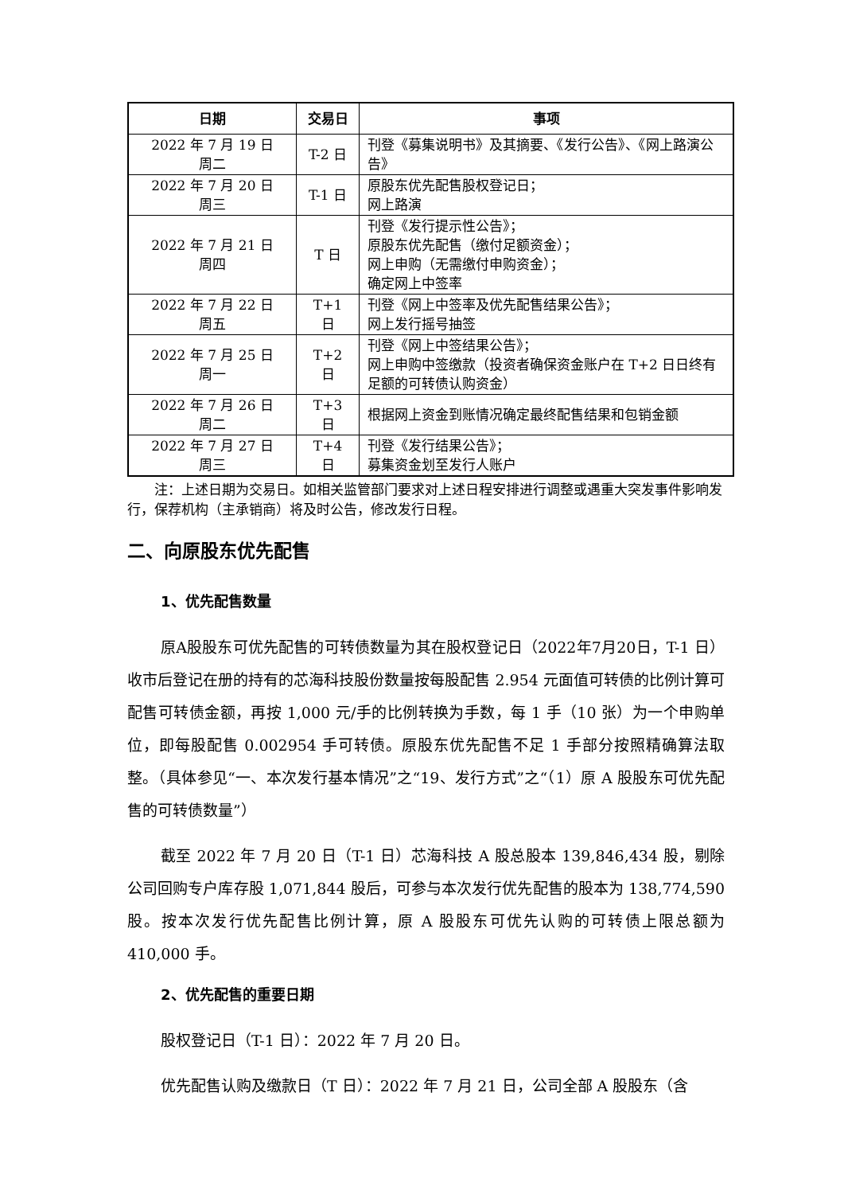| 日期 | 交易日 | 事项 |
| --- | --- | --- |
| 2022 年 7 月 19 日 周二 | T-2 日 | 刊登《募集说明书》及其摘要、《发行公告》、《网上路演公告》 |
| 2022 年 7 月 20 日 周三 | T-1 日 | 原股东优先配售股权登记日； 网上路演 |
| 2022 年 7 月 21 日 周四 | T 日 | 刊登《发行提示性公告》； 原股东优先配售（缴付足额资金）； 网上申购（无需缴付申购资金）； 确定网上中签率 |
| 2022 年 7 月 22 日 周五 | T+1 日 | 刊登《网上中签率及优先配售结果公告》； 网上发行摇号抽签 |
| 2022 年 7 月 25 日 周一 | T+2 日 | 刊登《网上中签结果公告》； 网上申购中签缴款（投资者确保资金账户在 T+2 日日终有足额的可转债认购资金） |
| 2022 年 7 月 26 日 周二 | T+3 日 | 根据网上资金到账情况确定最终配售结果和包销金额 |
| 2022 年 7 月 27 日 周三 | T+4 日 | 刊登《发行结果公告》； 募集资金划至发行人账户 |
注：上述日期为交易日。如相关监管部门要求对上述日程安排进行调整或遇重大突发事件影响发行，保荐机构（主承销商）将及时公告，修改发行日程。
二、向原股东优先配售
1、优先配售数量
原A股股东可优先配售的可转债数量为其在股权登记日（2022年7月20日，T-1 日）收市后登记在册的持有的芯海科技股份数量按每股配售 2.954 元面值可转债的比例计算可配售可转债金额，再按 1,000 元/手的比例转换为手数，每 1 手（10 张）为一个申购单位，即每股配售 0.002954 手可转债。原股东优先配售不足 1 手部分按照精确算法取整。（具体参见“一、本次发行基本情况”之“19、发行方式”之“（1）原 A 股股东可优先配售的可转债数量”）
截至 2022 年 7 月 20 日（T-1 日）芯海科技 A 股总股本 139,846,434 股，剔除公司回购专户库存股 1,071,844 股后，可参与本次发行优先配售的股本为 138,774,590 股。按本次发行优先配售比例计算，原 A 股股东可优先认购的可转债上限总额为 410,000 手。
2、优先配售的重要日期
股权登记日（T-1 日）：2022 年 7 月 20 日。
优先配售认购及缴款日（T 日）：2022 年 7 月 21 日，公司全部 A 股股东（含